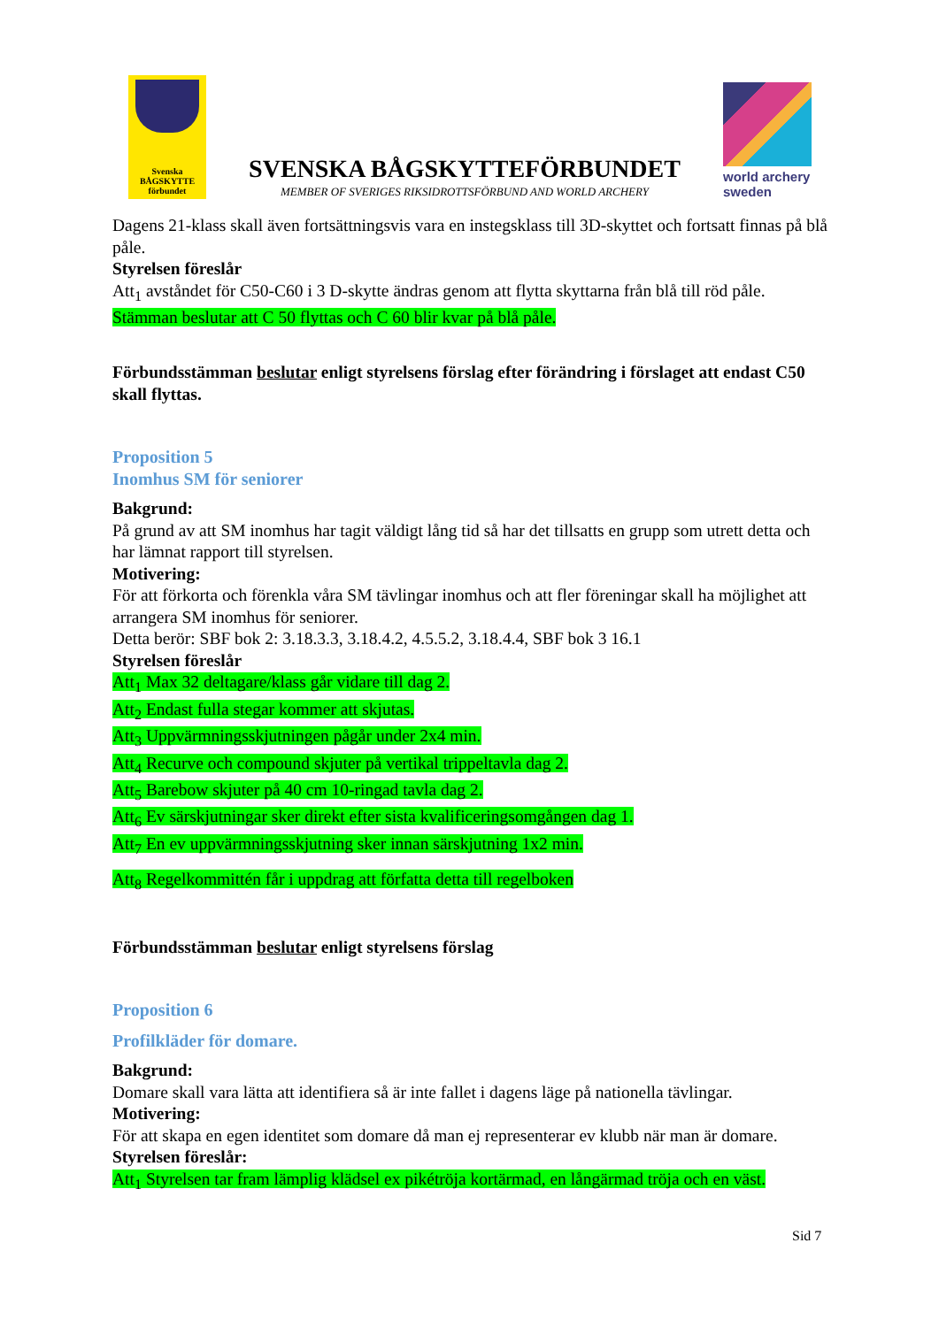Svenska
BÅGSKYTTE
förbundet
SVENSKA BÅGSKYTTEFÖRBUNDET
MEMBER OF SVERIGES RIKSIDROTTSFÖRBUND AND WORLD ARCHERY
world archery
sweden
Dagens 21-klass skall även fortsättningsvis vara en instegsklass till 3D-skyttet och fortsatt finnas på blå påle.
Styrelsen föreslår
Att<sub>1</sub> avståndet för C50-C60 i 3 D-skytte ändras genom att flytta skyttarna från blå till röd påle.
Stämman beslutar att C 50 flyttas och C 60 blir kvar på blå påle.
Förbundsstämman beslutar enligt styrelsens förslag efter förändring i förslaget att endast C50 skall flyttas.
Proposition 5
Inomhus SM för seniorer
Bakgrund:
På grund av att SM inomhus har tagit väldigt lång tid så har det tillsatts en grupp som utrett detta och har lämnat rapport till styrelsen.
Motivering:
För att förkorta och förenkla våra SM tävlingar inomhus och att fler föreningar skall ha möjlighet att arrangera SM inomhus för seniorer.
Detta berör: SBF bok 2: 3.18.3.3, 3.18.4.2, 4.5.5.2, 3.18.4.4, SBF bok 3 16.1
Styrelsen föreslår
Att<sub>1</sub> Max 32 deltagare/klass går vidare till dag 2.
Att<sub>2</sub> Endast fulla stegar kommer att skjutas.
Att<sub>3</sub> Uppvärmningsskjutningen pågår under 2x4 min.
Att<sub>4</sub> Recurve och compound skjuter på vertikal trippeltavla dag 2.
Att<sub>5</sub> Barebow skjuter på 40 cm 10-ringad tavla dag 2.
Att<sub>6</sub> Ev särskjutningar sker direkt efter sista kvalificeringsomgången dag 1.
Att<sub>7</sub> En ev uppvärmningsskjutning sker innan särskjutning 1x2 min.
Att<sub>8</sub> Regelkommittén får i uppdrag att författa detta till regelboken
Förbundsstämman beslutar enligt styrelsens förslag
Proposition 6
Profilkläder för domare.
Bakgrund:
Domare skall vara lätta att identifiera så är inte fallet i dagens läge på nationella tävlingar.
Motivering:
För att skapa en egen identitet som domare då man ej representerar ev klubb när man är domare.
Styrelsen föreslår:
Att<sub>1</sub> Styrelsen tar fram lämplig klädsel ex pikétröja kortärmad, en långärmad tröja och en väst.
Sid 7